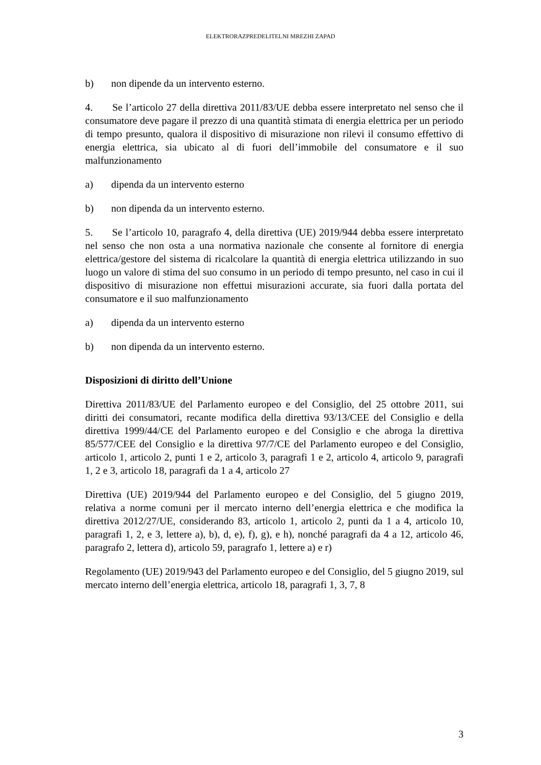ELEKTRORAZPREDELITELNI MREZHI ZAPAD
b) non dipende da un intervento esterno.
4. Se l’articolo 27 della direttiva 2011/83/UE debba essere interpretato nel senso che il consumatore deve pagare il prezzo di una quantità stimata di energia elettrica per un periodo di tempo presunto, qualora il dispositivo di misurazione non rilevi il consumo effettivo di energia elettrica, sia ubicato al di fuori dell’immobile del consumatore e il suo malfunzionamento
a) dipenda da un intervento esterno
b) non dipenda da un intervento esterno.
5. Se l’articolo 10, paragrafo 4, della direttiva (UE) 2019/944 debba essere interpretato nel senso che non osta a una normativa nazionale che consente al fornitore di energia elettrica/gestore del sistema di ricalcolare la quantità di energia elettrica utilizzando in suo luogo un valore di stima del suo consumo in un periodo di tempo presunto, nel caso in cui il dispositivo di misurazione non effettui misurazioni accurate, sia fuori dalla portata del consumatore e il suo malfunzionamento
a) dipenda da un intervento esterno
b) non dipenda da un intervento esterno.
Disposizioni di diritto dell’Unione
Direttiva 2011/83/UE del Parlamento europeo e del Consiglio, del 25 ottobre 2011, sui diritti dei consumatori, recante modifica della direttiva 93/13/CEE del Consiglio e della direttiva 1999/44/CE del Parlamento europeo e del Consiglio e che abroga la direttiva 85/577/CEE del Consiglio e la direttiva 97/7/CE del Parlamento europeo e del Consiglio, articolo 1, articolo 2, punti 1 e 2, articolo 3, paragrafi 1 e 2, articolo 4, articolo 9, paragrafi 1, 2 e 3, articolo 18, paragrafi da 1 a 4, articolo 27
Direttiva (UE) 2019/944 del Parlamento europeo e del Consiglio, del 5 giugno 2019, relativa a norme comuni per il mercato interno dell’energia elettrica e che modifica la direttiva 2012/27/UE, considerando 83, articolo 1, articolo 2, punti da 1 a 4, articolo 10, paragrafi 1, 2, e 3, lettere a), b), d, e), f), g), e h), nonché paragrafi da 4 a 12, articolo 46, paragrafo 2, lettera d), articolo 59, paragrafo 1, lettere a) e r)
Regolamento (UE) 2019/943 del Parlamento europeo e del Consiglio, del 5 giugno 2019, sul mercato interno dell’energia elettrica, articolo 18, paragrafi 1, 3, 7, 8
3